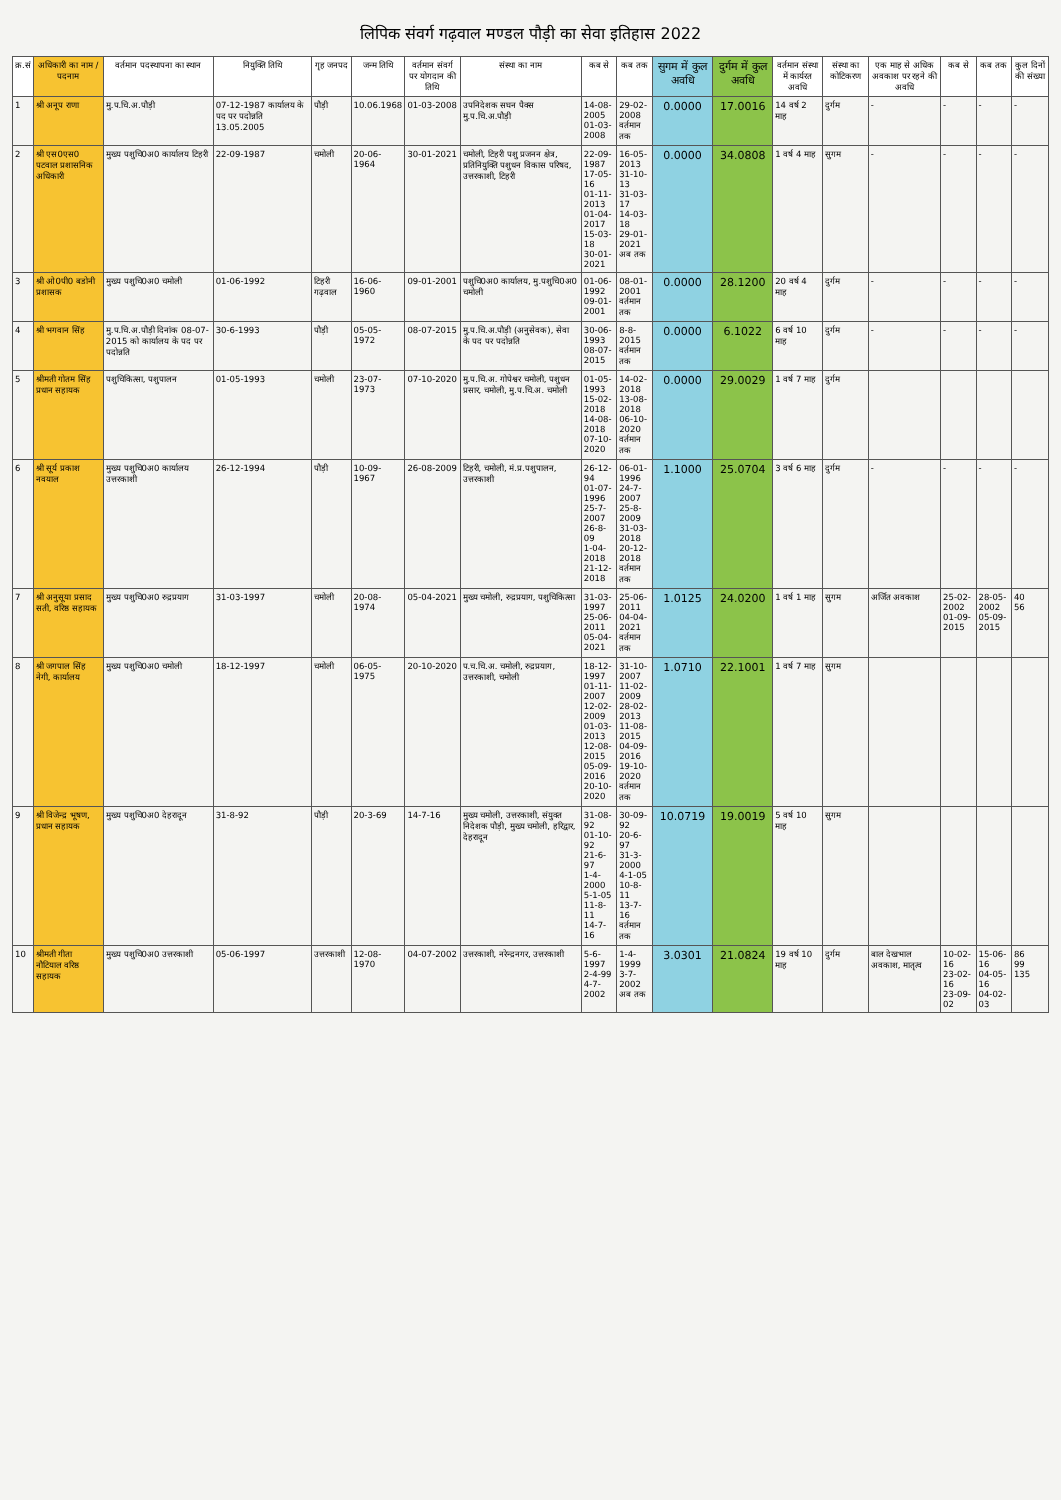लिपिक संवर्ग गढ़वाल मण्डल पौड़ी का सेवा इतिहास 2022
| क्र.सं | अधिकारी का नाम / पदनाम | वर्तमान पदस्थापना का स्थान | नियुक्ति तिथि | गृह जनपद | जन्म तिथि | वर्तमान संवर्ग पर योगदान की तिथि | संस्था का नाम | कब से | कब तक | सुगम में कुल अवधि | दुर्गम में कुल अवधि | वर्तमान संस्था में कार्यरत अवधि | संस्था का कोटिकरण | एक माह से अधिक अवकाश पर रहने की अवधि | कब से | कब तक | कुल दिनों की संख्या |
| --- | --- | --- | --- | --- | --- | --- | --- | --- | --- | --- | --- | --- | --- | --- | --- | --- | --- |
| 1 | श्री अनूप राणा | मु.प.चि.अ.पौड़ी | 07-12-1987 कार्यालय के पद पर पदोन्नति 13.05.2005 | पौड़ी | 10.06.1968 | 01-03-2008 | उपनिदेशक सघन पैक्स मु.प.चि.अ.पौड़ी | 14-08-2005 01-03-2008 | 29-02-2008 वर्तमान तक | 0.0000 | 17.0016 | 14 वर्ष 2 माह | दुर्गम | - | - | - | - |
| 2 | श्री एस0एस0 पटवाल प्रशासनिक अधिकारी | मुख्य पशुचि0अ0 कार्यालय टिहरी | 22-09-1987 | चमोली | 20-06-1964 | 30-01-2021 | चमोली, टिहरी पशु प्रजनन क्षेत्र, प्रतिनियुक्ति पशुधन विकास परिषद, उत्तरकाशी, टिहरी | 22-09-1987 17-05-16 01-11-2013 01-04-2017 15-03-18 30-01-2021 | 16-05-2013 31-10-13 31-03-17 14-03-18 29-01-2021 अब तक | 0.0000 | 34.0808 | 1 वर्ष 4 माह | सुगम | - | - | - | - |
| 3 | श्री ओ0पी0 बडोनी प्रशासक | मुख्य पशुचि0अ0 चमोली | 01-06-1992 | टिहरी गढ़वाल | 16-06-1960 | 09-01-2001 | पशुचि0अ0 कार्यालय, मु.पशुचि0अ0 चमोली | 01-06-1992 09-01-2001 | 08-01-2001 वर्तमान तक | 0.0000 | 28.1200 | 20 वर्ष 4 माह | दुर्गम | - | - | - | - |
| 4 | श्री भगवान सिंह | मु.प.चि.अ.पौड़ी दिनांक 08-07-2015 को कार्यालय के पद पर पदोन्नति | 30-6-1993 | पौड़ी | 05-05-1972 | 08-07-2015 | मु.प.चि.अ.पौड़ी (अनुसेवक), सेवा के पद पर पदोन्नति | 30-06-1993 08-07-2015 | 8-8-2015 वर्तमान तक | 0.0000 | 6.1022 | 6 वर्ष 10 माह | दुर्गम | - | - | - | - |
| 5 | श्रीमती गोतम सिंह प्रधान सहायक | पशुचिकित्सा, पशुपालन | 01-05-1993 | चमोली | 23-07-1973 | 07-10-2020 | मु.प.चि.अ. गोपेश्वर चमोली, पशुधन प्रसार, चमोली, मु.प.चि.अ. चमोली | 01-05-1993 15-02-2018 14-08-2018 07-10-2020 | 14-02-2018 13-08-2018 06-10-2020 वर्तमान तक | 0.0000 | 29.0029 | 1 वर्ष 7 माह | दुर्गम | | | | |
| 6 | श्री सूर्य प्रकाश नवयाल | मुख्य पशुचि0अ0 कार्यालय उत्तरकाशी | 26-12-1994 | पौड़ी | 10-09-1967 | 26-08-2009 | टिहरी, चमोली, मं.प्र.पशुपालन, उत्तरकाशी | 26-12-94 01-07-1996 25-7-2007 26-8-09 1-04-2018 21-12-2018 | 06-01-1996 24-7-2007 25-8-2009 31-03-2018 20-12-2018 वर्तमान तक | 1.1000 | 25.0704 | 3 वर्ष 6 माह | दुर्गम | - | - | - | - |
| 7 | श्री अनुसूया प्रसाद सती, वरिष्ठ सहायक | मुख्य पशुचि0अ0 रुद्रप्रयाग | 31-03-1997 | चमोली | 20-08-1974 | 05-04-2021 | मुख्य चमोली, रुद्रप्रयाग, पशुचिकित्सा | 31-03-1997 25-06-2011 05-04-2021 | 25-06-2011 04-04-2021 वर्तमान तक | 1.0125 | 24.0200 | 1 वर्ष 1 माह | सुगम | अर्जित अवकाश | 25-02-2002 01-09-2015 | 28-05-2002 05-09-2015 | 40 56 |
| 8 | श्री जगपाल सिंह नेगी, कार्यालय | मुख्य पशुचि0अ0 चमोली | 18-12-1997 | चमोली | 06-05-1975 | 20-10-2020 | प.च.चि.अ. चमोली, रुद्रप्रयाग, उत्तरकाशी, चमोली | 18-12-1997 01-11-2007 12-02-2009 01-03-2013 12-08-2015 05-09-2016 20-10-2020 | 31-10-2007 11-02-2009 28-02-2013 11-08-2015 04-09-2016 19-10-2020 वर्तमान तक | 1.0710 | 22.1001 | 1 वर्ष 7 माह | सुगम | | | | |
| 9 | श्री विजेन्द्र भूषण, प्रधान सहायक | मुख्य पशुचि0अ0 देहरादून | 31-8-92 | पौड़ी | 20-3-69 | 14-7-16 | मुख्य चमोली, उत्तरकाशी, संयुक्त निदेशक पौड़ी, मुख्य चमोली, हरिद्वार, देहरादून | 31-08-92 01-10-92 21-6-97 1-4-2000 5-1-05 11-8-11 14-7-16 | 30-09-92 20-6-97 31-3-2000 4-1-05 10-8-11 13-7-16 वर्तमान तक | 10.0719 | 19.0019 | 5 वर्ष 10 माह | सुगम | | | | |
| 10 | श्रीमती गीता नौटियाल वरिष्ठ सहायक | मुख्य पशुचि0अ0 उत्तरकाशी | 05-06-1997 | उत्तरकाशी | 12-08-1970 | 04-07-2002 | उत्तरकाशी, नरेन्द्रनगर, उत्तरकाशी | 5-6-1997 2-4-99 4-7-2002 | 1-4-1999 3-7-2002 अब तक | 3.0301 | 21.0824 | 19 वर्ष 10 माह | दुर्गम | बाल देखभाल अवकाश, मातृत्व | 10-02-16 23-02-16 23-09-02 | 15-06-16 04-05-16 04-02-03 | 86 99 135 |